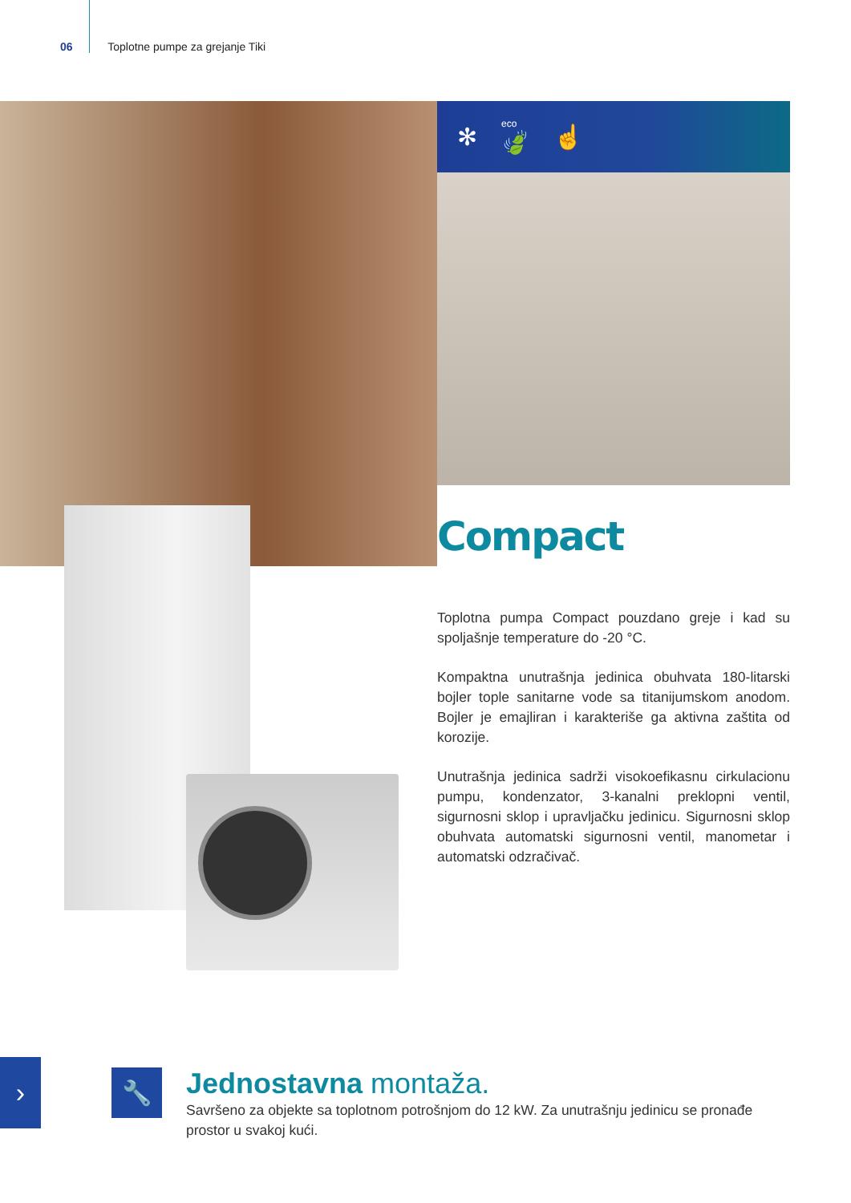06 Toplotne pumpe za grejanje Tiki
✻ eco
🍃 ☝
Compact
Toplotna pumpa Compact pouzdano greje i kad su spoljašnje temperature do -20 °C.
Kompaktna unutrašnja jedinica obuhvata 180-litarski bojler tople sanitarne vode sa titanijumskom anodom. Bojler je emajliran i karakteriše ga aktivna zaštita od korozije.
Unutrašnja jedinica sadrži visokoefikasnu cirkulacionu pumpu, kondenzator, 3-kanalni preklopni ventil, sigurnosni sklop i upravljačku jedinicu. Sigurnosni sklop obuhvata automatski sigurnosni ventil, manometar i automatski odzračivač.
› 🔧
Jednostavna montaža.
Savršeno za objekte sa toplotnom potrošnjom do 12 kW. Za unutrašnju jedinicu se pronađe prostor u svakoj kući.